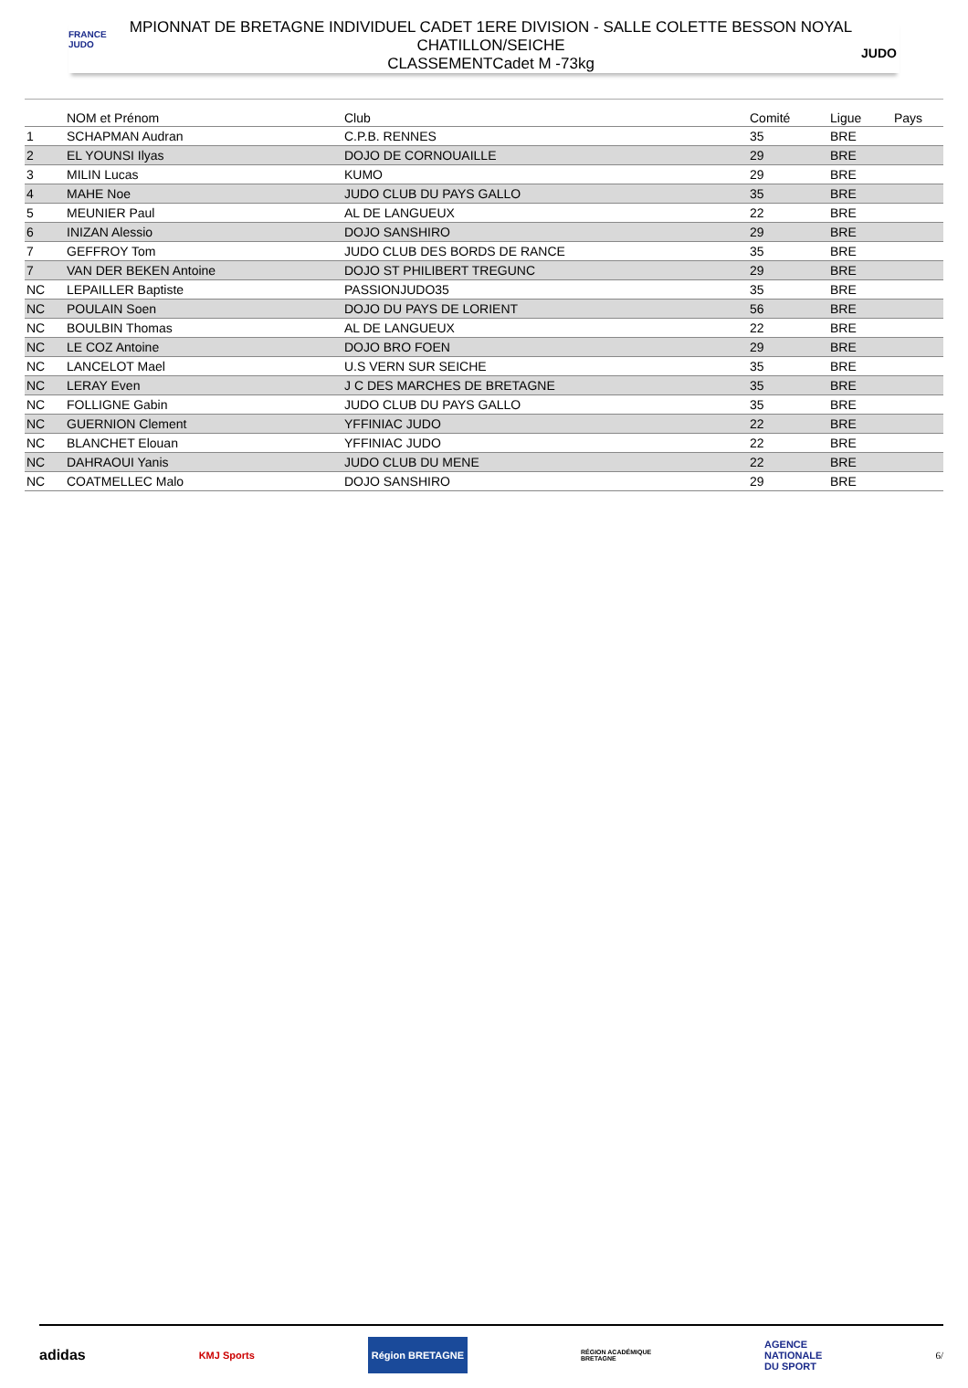FRANCE
JUDO
MPIONNAT DE BRETAGNE INDIVIDUEL CADET 1ERE DIVISION - SALLE COLETTE BESSON NOYAL
CHATILLON/SEICHE
CLASSEMENTCadet M -73kg
JUDO
| | NOM et Prénom | Club | Comité | Ligue | Pays |
| --- | --- | --- | --- | --- | --- |
| 1 | SCHAPMAN Audran | C.P.B. RENNES | 35 | BRE | |
| 2 | EL YOUNSI Ilyas | DOJO DE CORNOUAILLE | 29 | BRE | |
| 3 | MILIN Lucas | KUMO | 29 | BRE | |
| 4 | MAHE Noe | JUDO CLUB DU PAYS GALLO | 35 | BRE | |
| 5 | MEUNIER Paul | AL DE LANGUEUX | 22 | BRE | |
| 6 | INIZAN Alessio | DOJO SANSHIRO | 29 | BRE | |
| 7 | GEFFROY Tom | JUDO CLUB DES BORDS DE RANCE | 35 | BRE | |
| 7 | VAN DER BEKEN Antoine | DOJO ST PHILIBERT TREGUNC | 29 | BRE | |
| NC | LEPAILLER Baptiste | PASSIONJUDO35 | 35 | BRE | |
| NC | POULAIN Soen | DOJO DU PAYS DE LORIENT | 56 | BRE | |
| NC | BOULBIN Thomas | AL DE LANGUEUX | 22 | BRE | |
| NC | LE COZ Antoine | DOJO BRO FOEN | 29 | BRE | |
| NC | LANCELOT Mael | U.S VERN SUR SEICHE | 35 | BRE | |
| NC | LERAY Even | J C DES MARCHES DE BRETAGNE | 35 | BRE | |
| NC | FOLLIGNE Gabin | JUDO CLUB DU PAYS GALLO | 35 | BRE | |
| NC | GUERNION Clement | YFFINIAC JUDO | 22 | BRE | |
| NC | BLANCHET Elouan | YFFINIAC JUDO | 22 | BRE | |
| NC | DAHRAOUI Yanis | JUDO CLUB DU MENE | 22 | BRE | |
| NC | COATMELLEC Malo | DOJO SANSHIRO | 29 | BRE | |
adidas KMJ Sports Région BRETAGNE RÉGION ACADÉMIQUE
BRETAGNE AGENCE
NATIONALE
DU SPORT 6/